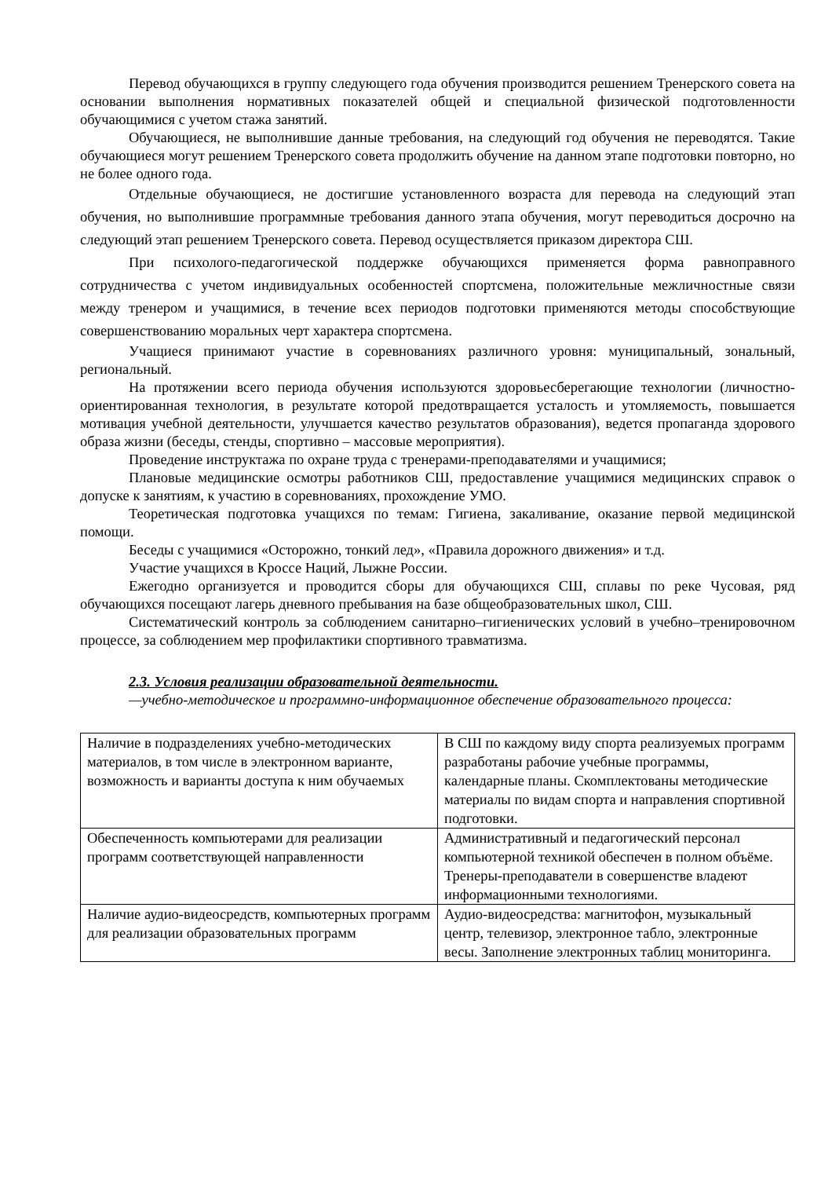Перевод обучающихся в группу следующего года обучения производится решением Тренерского совета на основании выполнения нормативных показателей общей и специальной физической подготовленности обучающимися с учетом стажа занятий.
Обучающиеся, не выполнившие данные требования, на следующий год обучения не переводятся. Такие обучающиеся могут решением Тренерского совета продолжить обучение на данном этапе подготовки повторно, но не более одного года.
Отдельные обучающиеся, не достигшие установленного возраста для перевода на следующий этап обучения, но выполнившие программные требования данного этапа обучения, могут переводиться досрочно на следующий этап решением Тренерского совета. Перевод осуществляется приказом директора СШ.
При психолого-педагогической поддержке обучающихся применяется форма равноправного сотрудничества с учетом индивидуальных особенностей спортсмена, положительные межличностные связи между тренером и учащимися, в течение всех периодов подготовки применяются методы способствующие совершенствованию моральных черт характера спортсмена.
Учащиеся принимают участие в соревнованиях различного уровня: муниципальный, зональный, региональный.
На протяжении всего периода обучения используются здоровьесберегающие технологии (личностно-ориентированная технология, в результате которой предотвращается усталость и утомляемость, повышается мотивация учебной деятельности, улучшается качество результатов образования), ведется пропаганда здорового образа жизни (беседы, стенды, спортивно – массовые мероприятия).
Проведение инструктажа по охране труда с тренерами-преподавателями и учащимися;
Плановые медицинские осмотры работников СШ, предоставление учащимися медицинских справок о допуске к занятиям, к участию в соревнованиях, прохождение УМО.
Теоретическая подготовка учащихся по темам: Гигиена, закаливание, оказание первой медицинской помощи.
Беседы с учащимися «Осторожно, тонкий лед», «Правила дорожного движения» и т.д.
Участие учащихся в Кроссе Наций, Лыжне России.
Ежегодно организуется и проводится сборы для обучающихся СШ, сплавы по реке Чусовая, ряд обучающихся посещают лагерь дневного пребывания на базе общеобразовательных школ, СШ.
Систематический контроль за соблюдением санитарно–гигиенических условий в учебно–тренировочном процессе, за соблюдением мер профилактики спортивного травматизма.
2.3. Условия реализации образовательной деятельности.
—учебно-методическое и программно-информационное обеспечение образовательного процесса:
| Наличие в подразделениях учебно-методических материалов, в том числе в электронном варианте, возможность и варианты доступа к ним обучаемых | В СШ по каждому виду спорта реализуемых программ разработаны рабочие учебные программы, календарные планы. Скомплектованы методические материалы по видам спорта и направления спортивной подготовки. |
| Обеспеченность компьютерами для реализации программ соответствующей направленности | Административный и педагогический персонал компьютерной техникой обеспечен в полном объёме. Тренеры-преподаватели в совершенстве владеют информационными технологиями. |
| Наличие аудио-видеосредств, компьютерных программ для реализации образовательных программ | Аудио-видеосредства: магнитофон, музыкальный центр, телевизор, электронное табло, электронные весы. Заполнение электронных таблиц мониторинга. |